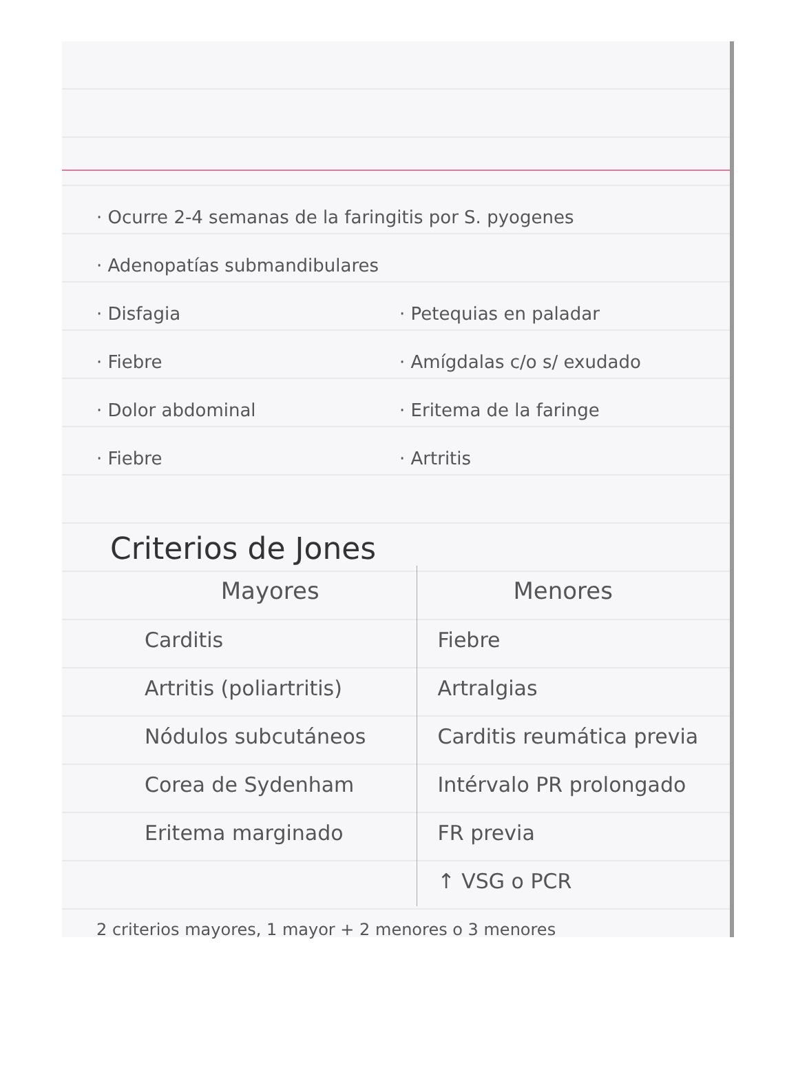· Ocurre 2-4 semanas de la faringitis por S. pyogenes
· Adenopatías submandibulares
· Disfagia
· Fiebre
· Dolor abdominal
· Fiebre
· Petequias en paladar
· Amígdalas c/o s/ exudado
· Eritema de la faringe
· Artritis
Criterios de Jones
| Mayores | Menores |
| --- | --- |
| Carditis Artritis (poliartritis) Nódulos subcutáneos Corea de Sydenham Eritema marginado | Fiebre Artralgias Carditis reumática previa Intérvalo PR prolongado FR previa ↑ VSG o PCR |
2 criterios mayores, 1 mayor + 2 menores o 3 menores